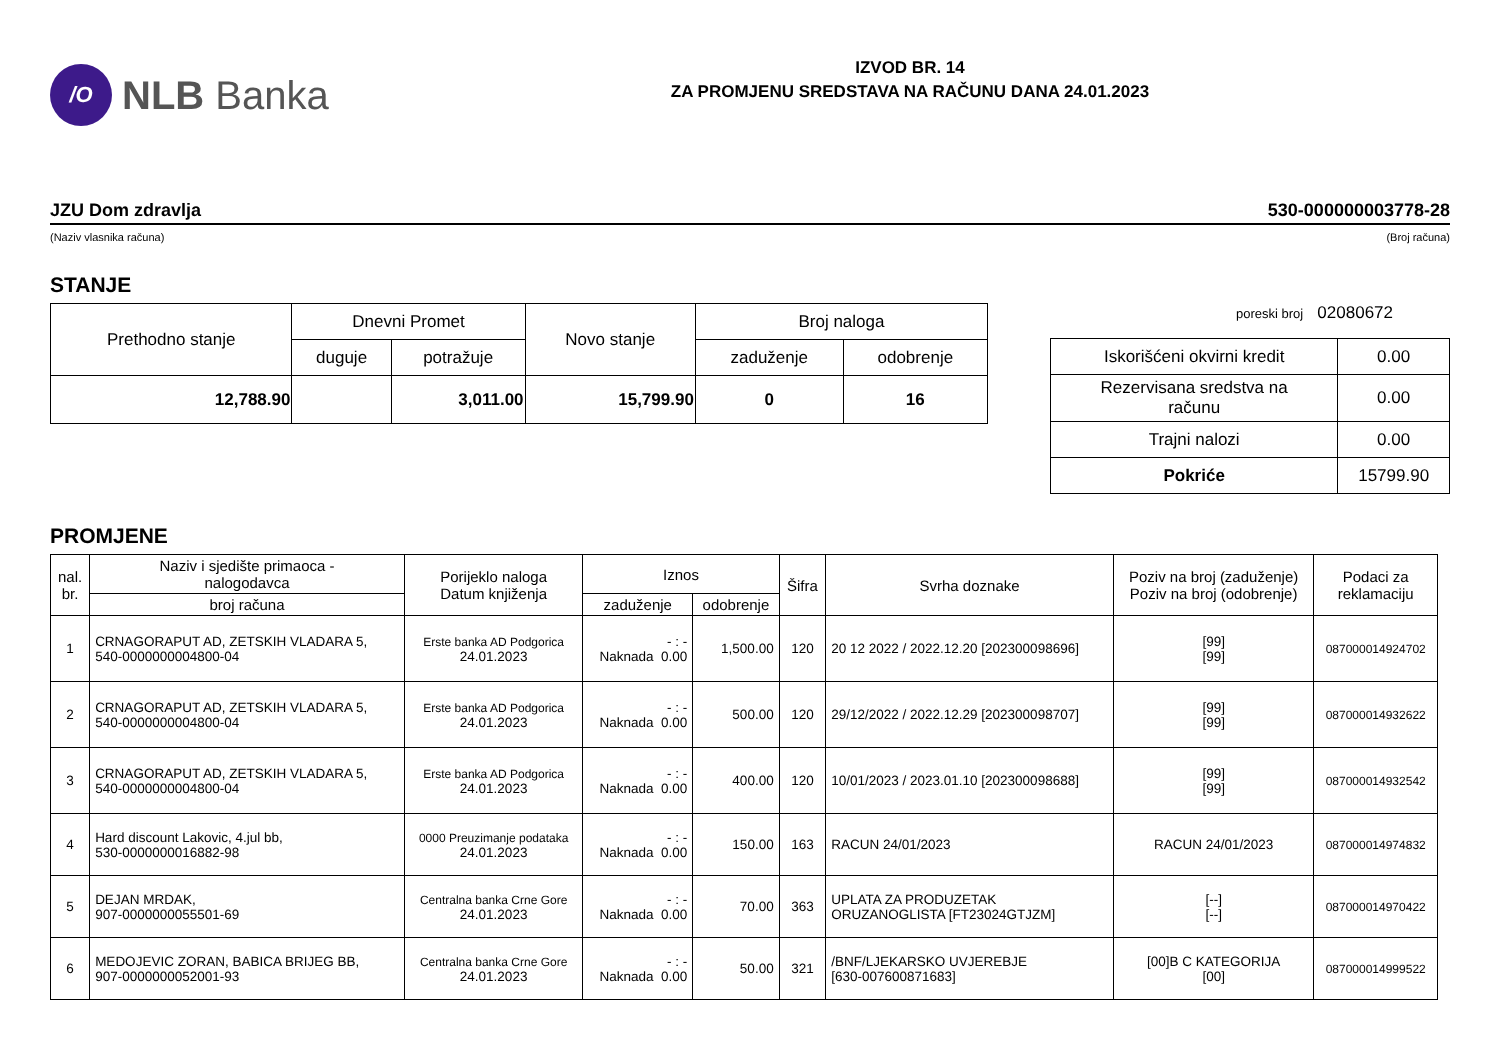/O
NLB Banka
IZVOD BR. 14
ZA PROMJENU SREDSTAVA NA RAČUNU DANA 24.01.2023
JZU Dom zdravlja 530-000000003778-28
(Naziv vlasnika računa) (Broj računa)
STANJE
| Prethodno stanje | Dnevni Promet | | Novo stanje | Broj naloga | |
| --- | --- | --- | --- | --- | --- |
| | duguje | potražuje | | zaduženje | odobrenje |
| 12,788.90 | | 3,011.00 | 15,799.90 | 0 | 16 |
poreski broj 02080672
| Iskorišćeni okvirni kredit | 0.00 |
| Rezervisana sredstva na računu | 0.00 |
| Trajni nalozi | 0.00 |
| Pokriće | 15799.90 |
PROMJENE
| nal. br. | Naziv i sjedište primaoca - nalogodavca | Porijeklo naloga Datum knjiženja | Iznos | | Šifra | Svrha doznake | Poziv na broj (zaduženje) Poziv na broj (odobrenje) | Podaci za reklamaciju |
| --- | --- | --- | --- | --- | --- | --- | --- | --- |
| | broj računa | | zaduženje | odobrenje | | | | |
| 1 | CRNAGORAPUT AD, ZETSKIH VLADARA 5, 540-0000000004800-04 | Erste banka AD Podgorica 24.01.2023 | - : - Naknada 0.00 | 1,500.00 | 120 | 20 12 2022 / 2022.12.20 [202300098696] | [99] [99] | 087000014924702 |
| 2 | CRNAGORAPUT AD, ZETSKIH VLADARA 5, 540-0000000004800-04 | Erste banka AD Podgorica 24.01.2023 | - : - Naknada 0.00 | 500.00 | 120 | 29/12/2022 / 2022.12.29 [202300098707] | [99] [99] | 087000014932622 |
| 3 | CRNAGORAPUT AD, ZETSKIH VLADARA 5, 540-0000000004800-04 | Erste banka AD Podgorica 24.01.2023 | - : - Naknada 0.00 | 400.00 | 120 | 10/01/2023 / 2023.01.10 [202300098688] | [99] [99] | 087000014932542 |
| 4 | Hard discount Lakovic, 4.jul bb, 530-0000000016882-98 | 0000 Preuzimanje podataka 24.01.2023 | - : - Naknada 0.00 | 150.00 | 163 | RACUN 24/01/2023 | RACUN 24/01/2023 | 087000014974832 |
| 5 | DEJAN MRDAK, 907-0000000055501-69 | Centralna banka Crne Gore 24.01.2023 | - : - Naknada 0.00 | 70.00 | 363 | UPLATA ZA PRODUZETAK ORUZANOGLISTA [FT23024GTJZM] | [--] [--] | 087000014970422 |
| 6 | MEDOJEVIC ZORAN, BABICA BRIJEG BB, 907-0000000052001-93 | Centralna banka Crne Gore 24.01.2023 | - : - Naknada 0.00 | 50.00 | 321 | /BNF/LJEKARSKO UVJEREBJE [630-007600871683] | [00]B C KATEGORIJA [00] | 087000014999522 |